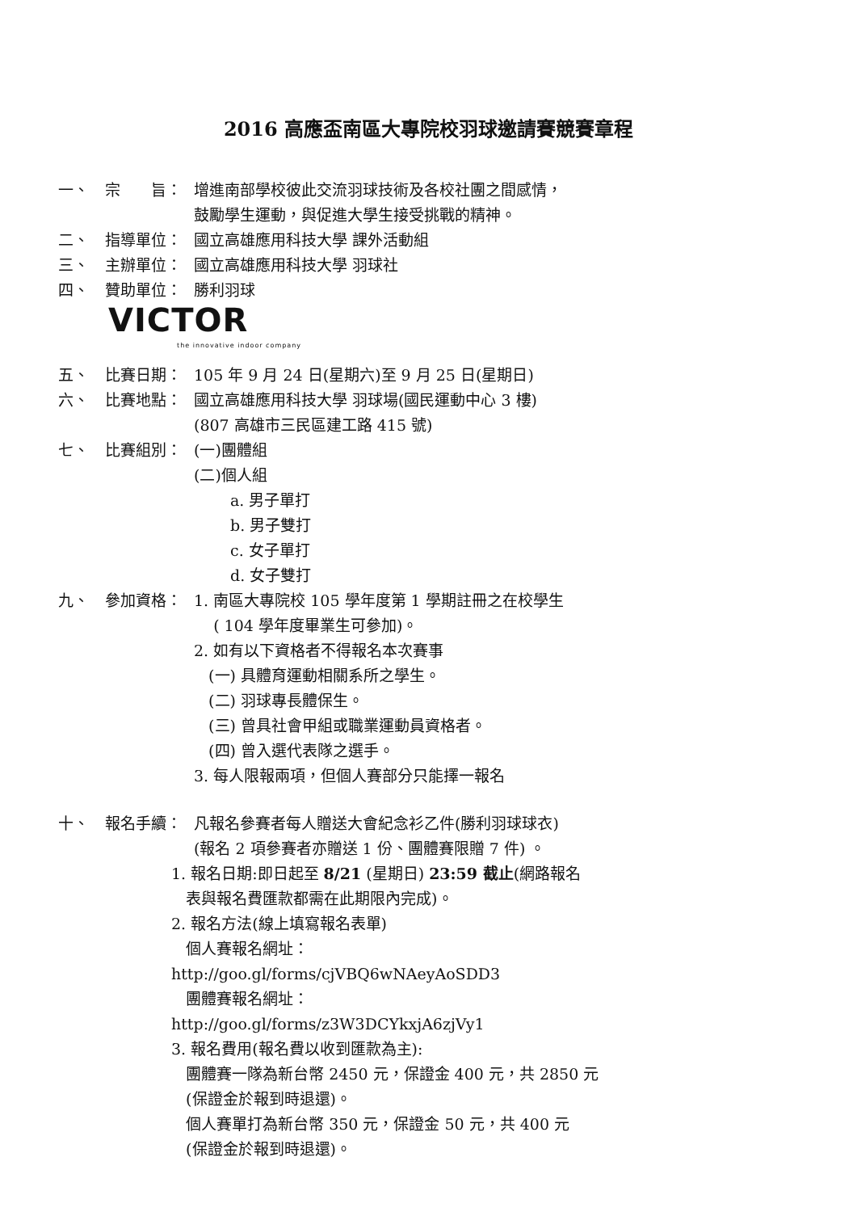2016 高應盃南區大專院校羽球邀請賽競賽章程
一、 宗　　旨： 增進南部學校彼此交流羽球技術及各校社團之間感情，
鼓勵學生運動，與促進大學生接受挑戰的精神。
二、 指導單位： 國立高雄應用科技大學 課外活動組
三、 主辦單位： 國立高雄應用科技大學 羽球社
四、 贊助單位： 勝利羽球
VICTOR
the innovative indoor company
五、 比賽日期： 105 年 9 月 24 日(星期六)至 9 月 25 日(星期日)
六、 比賽地點： 國立高雄應用科技大學 羽球場(國民運動中心 3 樓)
(807 高雄市三民區建工路 415 號)
七、 比賽組別： (一)團體組
(二)個人組
a. 男子單打
b. 男子雙打
c. 女子單打
d. 女子雙打
九、 參加資格： 1. 南區大專院校 105 學年度第 1 學期註冊之在校學生
( 104 學年度畢業生可參加)。
2. 如有以下資格者不得報名本次賽事
(一) 具體育運動相關系所之學生。
(二) 羽球專長體保生。
(三) 曾具社會甲組或職業運動員資格者。
(四) 曾入選代表隊之選手。
3. 每人限報兩項，但個人賽部分只能擇一報名
十、 報名手續： 凡報名參賽者每人贈送大會紀念衫乙件(勝利羽球球衣)
(報名 2 項參賽者亦贈送 1 份、團體賽限贈 7 件) 。
1. 報名日期:即日起至 8/21 (星期日) 23:59 截止(網路報名
表與報名費匯款都需在此期限內完成)。
2. 報名方法(線上填寫報名表單)
個人賽報名網址：
http://goo.gl/forms/cjVBQ6wNAeyAoSDD3
團體賽報名網址：
http://goo.gl/forms/z3W3DCYkxjA6zjVy1
3. 報名費用(報名費以收到匯款為主):
團體賽一隊為新台幣 2450 元，保證金 400 元，共 2850 元
(保證金於報到時退還)。
個人賽單打為新台幣 350 元，保證金 50 元，共 400 元
(保證金於報到時退還)。